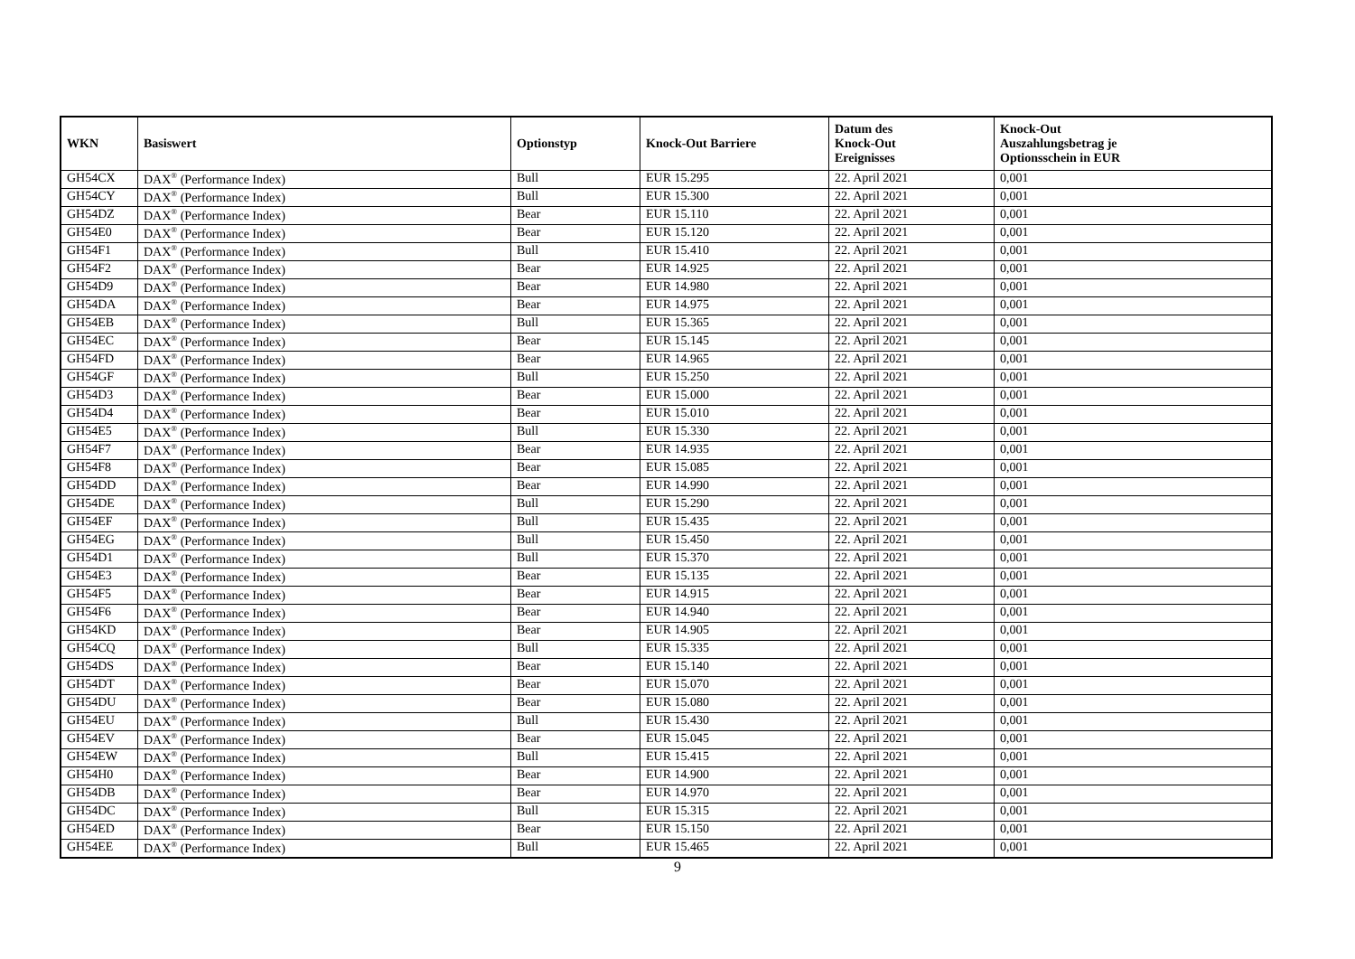| WKN | Basiswert | Optionstyp | Knock-Out Barriere | Datum des Knock-Out Ereignisses | Knock-Out Auszahlungsbetrag je Optionsschein in EUR |
| --- | --- | --- | --- | --- | --- |
| GH54CX | DAX<sup>®</sup> (Performance Index) | Bull | EUR 15.295 | 22. April 2021 | 0,001 |
| GH54CY | DAX<sup>®</sup> (Performance Index) | Bull | EUR 15.300 | 22. April 2021 | 0,001 |
| GH54DZ | DAX<sup>®</sup> (Performance Index) | Bear | EUR 15.110 | 22. April 2021 | 0,001 |
| GH54E0 | DAX<sup>®</sup> (Performance Index) | Bear | EUR 15.120 | 22. April 2021 | 0,001 |
| GH54F1 | DAX<sup>®</sup> (Performance Index) | Bull | EUR 15.410 | 22. April 2021 | 0,001 |
| GH54F2 | DAX<sup>®</sup> (Performance Index) | Bear | EUR 14.925 | 22. April 2021 | 0,001 |
| GH54D9 | DAX<sup>®</sup> (Performance Index) | Bear | EUR 14.980 | 22. April 2021 | 0,001 |
| GH54DA | DAX<sup>®</sup> (Performance Index) | Bear | EUR 14.975 | 22. April 2021 | 0,001 |
| GH54EB | DAX<sup>®</sup> (Performance Index) | Bull | EUR 15.365 | 22. April 2021 | 0,001 |
| GH54EC | DAX<sup>®</sup> (Performance Index) | Bear | EUR 15.145 | 22. April 2021 | 0,001 |
| GH54FD | DAX<sup>®</sup> (Performance Index) | Bear | EUR 14.965 | 22. April 2021 | 0,001 |
| GH54GF | DAX<sup>®</sup> (Performance Index) | Bull | EUR 15.250 | 22. April 2021 | 0,001 |
| GH54D3 | DAX<sup>®</sup> (Performance Index) | Bear | EUR 15.000 | 22. April 2021 | 0,001 |
| GH54D4 | DAX<sup>®</sup> (Performance Index) | Bear | EUR 15.010 | 22. April 2021 | 0,001 |
| GH54E5 | DAX<sup>®</sup> (Performance Index) | Bull | EUR 15.330 | 22. April 2021 | 0,001 |
| GH54F7 | DAX<sup>®</sup> (Performance Index) | Bear | EUR 14.935 | 22. April 2021 | 0,001 |
| GH54F8 | DAX<sup>®</sup> (Performance Index) | Bear | EUR 15.085 | 22. April 2021 | 0,001 |
| GH54DD | DAX<sup>®</sup> (Performance Index) | Bear | EUR 14.990 | 22. April 2021 | 0,001 |
| GH54DE | DAX<sup>®</sup> (Performance Index) | Bull | EUR 15.290 | 22. April 2021 | 0,001 |
| GH54EF | DAX<sup>®</sup> (Performance Index) | Bull | EUR 15.435 | 22. April 2021 | 0,001 |
| GH54EG | DAX<sup>®</sup> (Performance Index) | Bull | EUR 15.450 | 22. April 2021 | 0,001 |
| GH54D1 | DAX<sup>®</sup> (Performance Index) | Bull | EUR 15.370 | 22. April 2021 | 0,001 |
| GH54E3 | DAX<sup>®</sup> (Performance Index) | Bear | EUR 15.135 | 22. April 2021 | 0,001 |
| GH54F5 | DAX<sup>®</sup> (Performance Index) | Bear | EUR 14.915 | 22. April 2021 | 0,001 |
| GH54F6 | DAX<sup>®</sup> (Performance Index) | Bear | EUR 14.940 | 22. April 2021 | 0,001 |
| GH54KD | DAX<sup>®</sup> (Performance Index) | Bear | EUR 14.905 | 22. April 2021 | 0,001 |
| GH54CQ | DAX<sup>®</sup> (Performance Index) | Bull | EUR 15.335 | 22. April 2021 | 0,001 |
| GH54DS | DAX<sup>®</sup> (Performance Index) | Bear | EUR 15.140 | 22. April 2021 | 0,001 |
| GH54DT | DAX<sup>®</sup> (Performance Index) | Bear | EUR 15.070 | 22. April 2021 | 0,001 |
| GH54DU | DAX<sup>®</sup> (Performance Index) | Bear | EUR 15.080 | 22. April 2021 | 0,001 |
| GH54EU | DAX<sup>®</sup> (Performance Index) | Bull | EUR 15.430 | 22. April 2021 | 0,001 |
| GH54EV | DAX<sup>®</sup> (Performance Index) | Bear | EUR 15.045 | 22. April 2021 | 0,001 |
| GH54EW | DAX<sup>®</sup> (Performance Index) | Bull | EUR 15.415 | 22. April 2021 | 0,001 |
| GH54H0 | DAX<sup>®</sup> (Performance Index) | Bear | EUR 14.900 | 22. April 2021 | 0,001 |
| GH54DB | DAX<sup>®</sup> (Performance Index) | Bear | EUR 14.970 | 22. April 2021 | 0,001 |
| GH54DC | DAX<sup>®</sup> (Performance Index) | Bull | EUR 15.315 | 22. April 2021 | 0,001 |
| GH54ED | DAX<sup>®</sup> (Performance Index) | Bear | EUR 15.150 | 22. April 2021 | 0,001 |
| GH54EE | DAX<sup>®</sup> (Performance Index) | Bull | EUR 15.465 | 22. April 2021 | 0,001 |
9